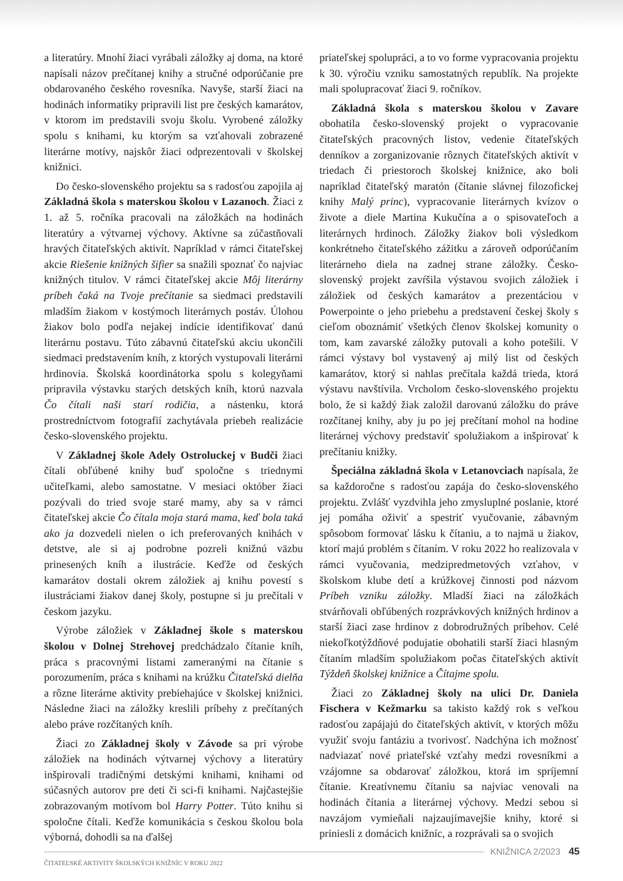a literatúry. Mnohí žiaci vyrábali záložky aj doma, na ktoré napísali názov prečítanej knihy a stručné odporúčanie pre obdarovaného českého rovesníka. Navyše, starší žiaci na hodinách informatiky pripravili list pre českých kamarátov, v ktorom im predstavili svoju školu. Vyrobené záložky spolu s knihami, ku ktorým sa vzťahovali zobrazené literárne motívy, najskôr žiaci odprezentovali v školskej knižnici.
Do česko-slovenského projektu sa s radosťou zapojila aj Základná škola s materskou školou v Lazanoch. Žiaci z 1. až 5. ročníka pracovali na záložkách na hodinách literatúry a výtvarnej výchovy. Aktívne sa zúčastňovali hravých čitateľských aktivít. Napríklad v rámci čitateľskej akcie Riešenie knižných šifier sa snažili spoznať čo najviac knižných titulov. V rámci čitateľskej akcie Môj literárny príbeh čaká na Tvoje prečítanie sa siedmaci predstavili mladším žiakom v kostýmoch literárnych postáv. Úlohou žiakov bolo podľa nejakej indície identifikovať danú literárnu postavu. Túto zábavnú čitateľskú akciu ukončili siedmaci predstavením kníh, z ktorých vystupovali literárni hrdinovia. Školská koordinátorka spolu s kolegyňami pripravila výstavku starých detských kníh, ktorú nazvala Čo čítali naši starí rodičia, a nástenku, ktorá prostredníctvom fotografií zachytávala priebeh realizácie česko-slovenského projektu.
V Základnej škole Adely Ostroluckej v Budči žiaci čítali obľúbené knihy buď spoločne s triednymi učiteľkami, alebo samostatne. V mesiaci október žiaci pozývali do tried svoje staré mamy, aby sa v rámci čitateľskej akcie Čo čítala moja stará mama, keď bola taká ako ja dozvedeli nielen o ich preferovaných knihách v detstve, ale si aj podrobne pozreli knižnú väzbu prinesených kníh a ilustrácie. Keďže od českých kamarátov dostali okrem záložiek aj knihu povestí s ilustráciami žiakov danej školy, postupne si ju prečítali v českom jazyku.
Výrobe záložiek v Základnej škole s materskou školou v Dolnej Strehovej predchádzalo čítanie kníh, práca s pracovnými listami zameranými na čítanie s porozumením, práca s knihami na krúžku Čitateľská dielňa a rôzne literárne aktivity prebiehajúce v školskej knižnici. Následne žiaci na záložky kreslili príbehy z prečítaných alebo práve rozčítaných kníh.
Žiaci zo Základnej školy v Závode sa pri výrobe záložiek na hodinách výtvarnej výchovy a literatúry inšpirovali tradičnými detskými knihami, knihami od súčasných autorov pre deti či sci-fi knihami. Najčastejšie zobrazovaným motívom bol Harry Potter. Túto knihu si spoločne čítali. Keďže komunikácia s českou školou bola výborná, dohodli sa na ďalšej
priateľskej spolupráci, a to vo forme vypracovania projektu k 30. výročiu vzniku samostatných republík. Na projekte mali spolupracovať žiaci 9. ročníkov.
Základná škola s materskou školou v Zavare obohatila česko-slovenský projekt o vypracovanie čitateľských pracovných listov, vedenie čitateľských denníkov a zorganizovanie rôznych čitateľských aktivít v triedach či priestoroch školskej knižnice, ako boli napríklad čitateľský maratón (čítanie slávnej filozofickej knihy Malý princ), vypracovanie literárnych kvízov o živote a diele Martina Kukučína a o spisovateľoch a literárnych hrdinoch. Záložky žiakov boli výsledkom konkrétneho čitateľského zážitku a zároveň odporúčaním literárneho diela na zadnej strane záložky. Česko-slovenský projekt zavŕšila výstavou svojich záložiek i záložiek od českých kamarátov a prezentáciou v Powerpointe o jeho priebehu a predstavení českej školy s cieľom oboznámiť všetkých členov školskej komunity o tom, kam zavarské záložky putovali a koho potešili. V rámci výstavy bol vystavený aj milý list od českých kamarátov, ktorý si nahlas prečítala každá trieda, ktorá výstavu navštívila. Vrcholom česko-slovenského projektu bolo, že si každý žiak založil darovanú záložku do práve rozčítanej knihy, aby ju po jej prečítaní mohol na hodine literárnej výchovy predstaviť spolužiakom a inšpirovať k prečítaniu knižky.
Špeciálna základná škola v Letanovciach napísala, že sa každoročne s radosťou zapája do česko-slovenského projektu. Zvlášť vyzdvihla jeho zmysluplné poslanie, ktoré jej pomáha oživiť a spestriť vyučovanie, zábavným spôsobom formovať lásku k čítaniu, a to najmä u žiakov, ktorí majú problém s čítaním. V roku 2022 ho realizovala v rámci vyučovania, medzipredmetových vzťahov, v školskom klube detí a krúžkovej činnosti pod názvom Príbeh vzniku záložky. Mladší žiaci na záložkách stvárňovali obľúbených rozprávkových knižných hrdinov a starší žiaci zase hrdinov z dobrodružných príbehov. Celé niekoľkotýždňové podujatie obohatili starší žiaci hlasným čítaním mladším spolužiakom počas čitateľských aktivít Týždeň školskej knižnice a Čítajme spolu.
Žiaci zo Základnej školy na ulici Dr. Daniela Fischera v Kežmarku sa takisto každý rok s veľkou radosťou zapájajú do čitateľských aktivít, v ktorých môžu využiť svoju fantáziu a tvorivosť. Nadchýna ich možnosť nadviazať nové priateľské vzťahy medzi rovesníkmi a vzájomne sa obdarovať záložkou, ktorá im spríjemní čítanie. Kreatívnemu čítaniu sa najviac venovali na hodinách čítania a literárnej výchovy. Medzi sebou si navzájom vymieňali najzaujímavejšie knihy, ktoré si priniesli z domácich knižníc, a rozprávali sa o svojich
KNIŽNICA 2/2023 45
ČITATEĽSKÉ AKTIVITY ŠKOLSKÝCH KNIŽNÍC V ROKU 2022